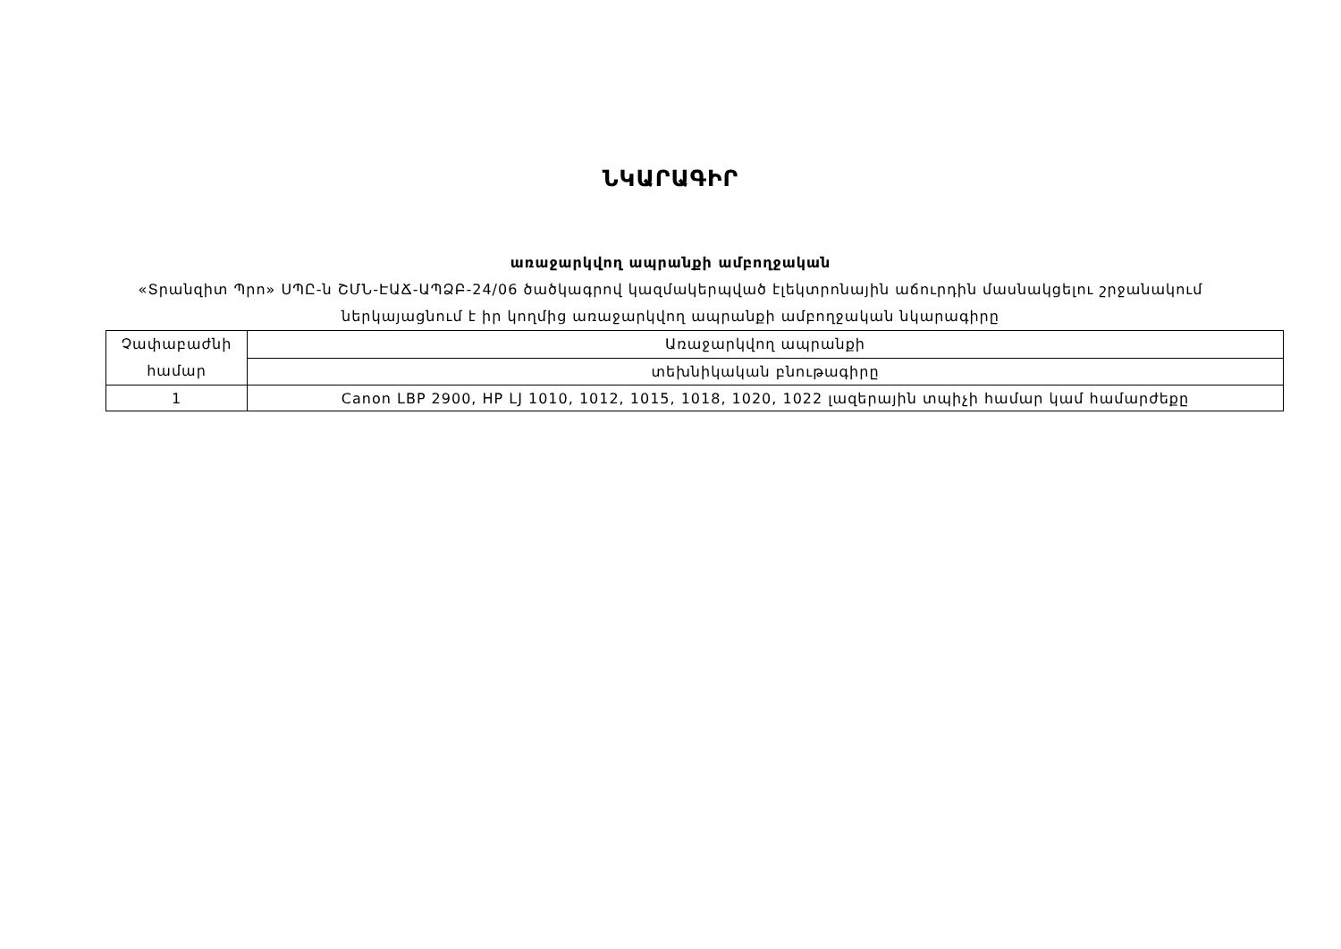ՆԿԱՐԱԳԻՐ
առաջարկվող ապրանքի ամբողջական
«Տրանզիտ Պրո» ՍՊԸ-ն ՇՄՆ-ԷԱՃ-ԱՊՁԲ-24/06 ծածկագրով կազմակերպված էլեկտրոնային աճուրդին մասնակցելու շրջանակում
ներկայացնում է իր կողմից առաջարկվող ապրանքի ամբողջական նկարագիրը
| Չափաբաժնի համար | Առաջարկվող ապրանքի |
| | տեխնիկական բնութագիրը |
| 1 | Canon LBP 2900, HP LJ 1010, 1012, 1015, 1018, 1020, 1022 լազերային տպիչի համար կամ համարժեքը |